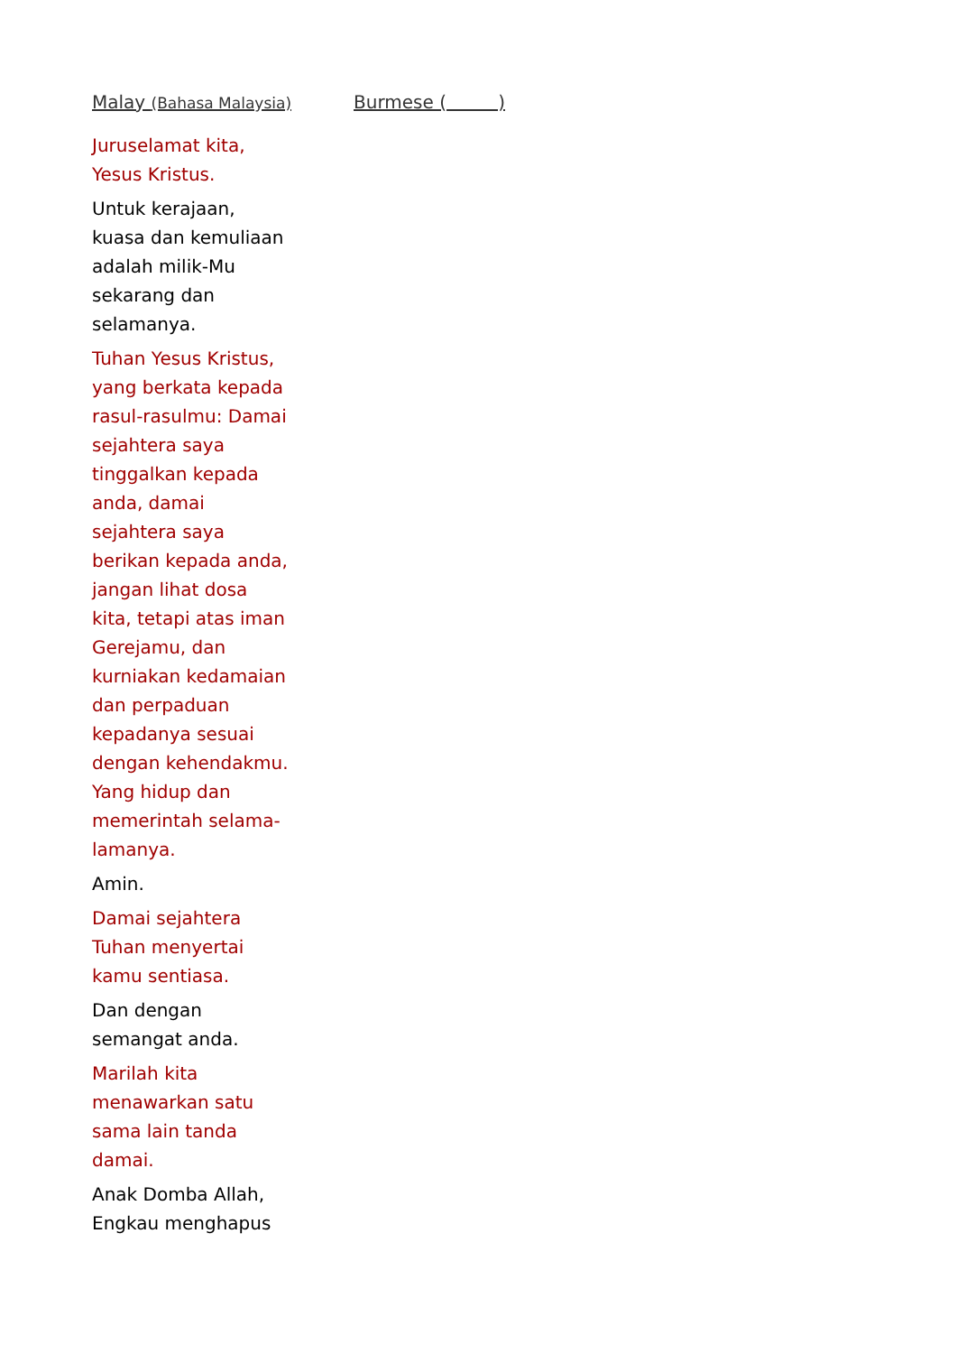Malay (Bahasa Malaysia)
Juruselamat kita,
Yesus Kristus.
Untuk kerajaan,
kuasa dan kemuliaan
adalah milik-Mu
sekarang dan
selamanya.
Tuhan Yesus Kristus,
yang berkata kepada
rasul-rasulmu: Damai
sejahtera saya
tinggalkan kepada
anda, damai
sejahtera saya
berikan kepada anda,
jangan lihat dosa
kita, tetapi atas iman
Gerejamu, dan
kurniakan kedamaian
dan perpaduan
kepadanya sesuai
dengan kehendakmu.
Yang hidup dan
memerintah selama-
lamanya.
Amin.
Damai sejahtera
Tuhan menyertai
kamu sentiasa.
Dan dengan
semangat anda.
Marilah kita
menawarkan satu
sama lain tanda
damai.
Anak Domba Allah,
Engkau menghapus
Burmese ( )